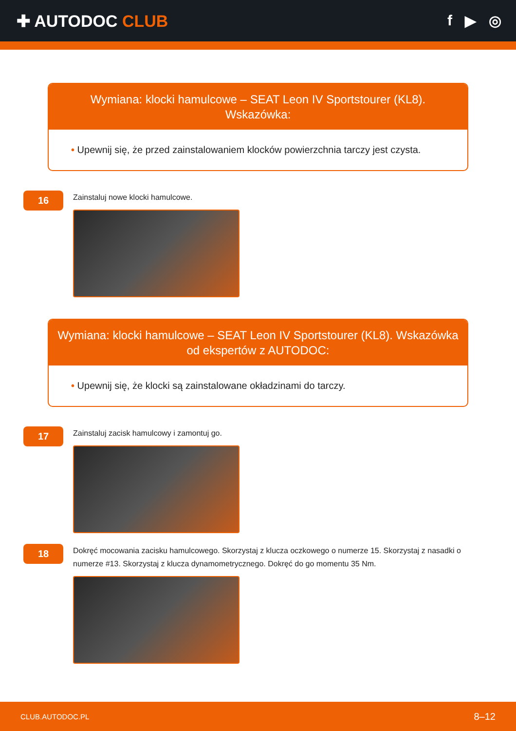✚ AUTODOC CLUB f ▶ ◎
Wymiana: klocki hamulcowe – SEAT Leon IV Sportstourer (KL8). Wskazówka:
• Upewnij się, że przed zainstalowaniem klocków powierzchnia tarczy jest czysta.
16
Zainstaluj nowe klocki hamulcowe.
Wymiana: klocki hamulcowe – SEAT Leon IV Sportstourer (KL8). Wskazówka od ekspertów z AUTODOC:
• Upewnij się, że klocki są zainstalowane okładzinami do tarczy.
17
Zainstaluj zacisk hamulcowy i zamontuj go.
18
Dokręć mocowania zacisku hamulcowego. Skorzystaj z klucza oczkowego o numerze 15. Skorzystaj z nasadki o numerze #13. Skorzystaj z klucza dynamometrycznego. Dokręć do go momentu 35 Nm.
CLUB.AUTODOC.PL 8–12